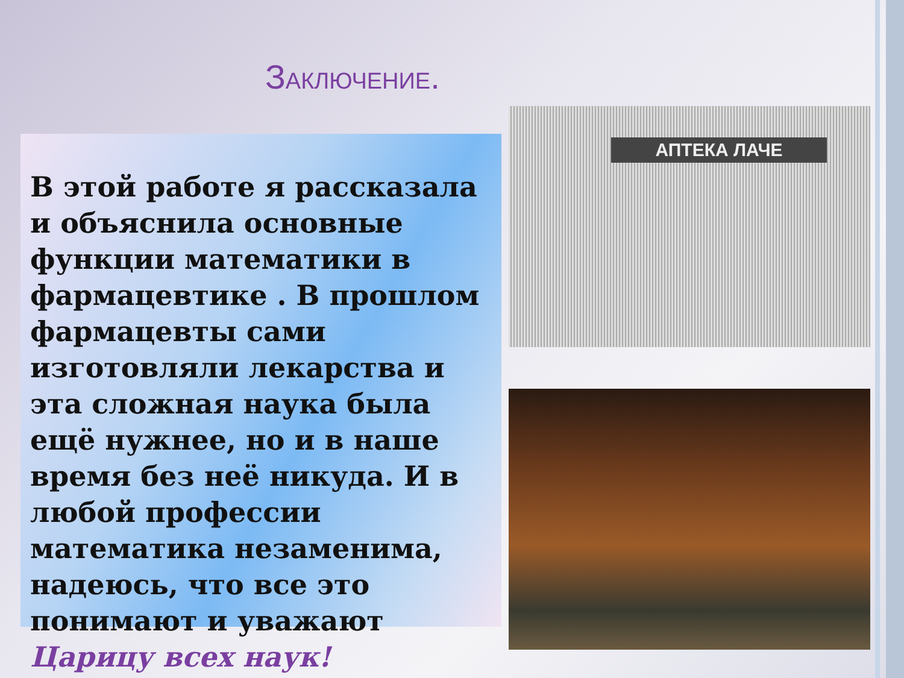ЗАКЛЮЧЕНИЕ.
В этой работе я рассказала и объяснила основные функции математики в фармацевтике . В прошлом фармацевты сами изготовляли лекарства и эта сложная наука была ещё нужнее, но и в наше время без неё никуда. И в любой профессии математика незаменима, надеюсь, что все это понимают и уважают Царицу всех наук!
АПТЕКА ЛАЧЕ